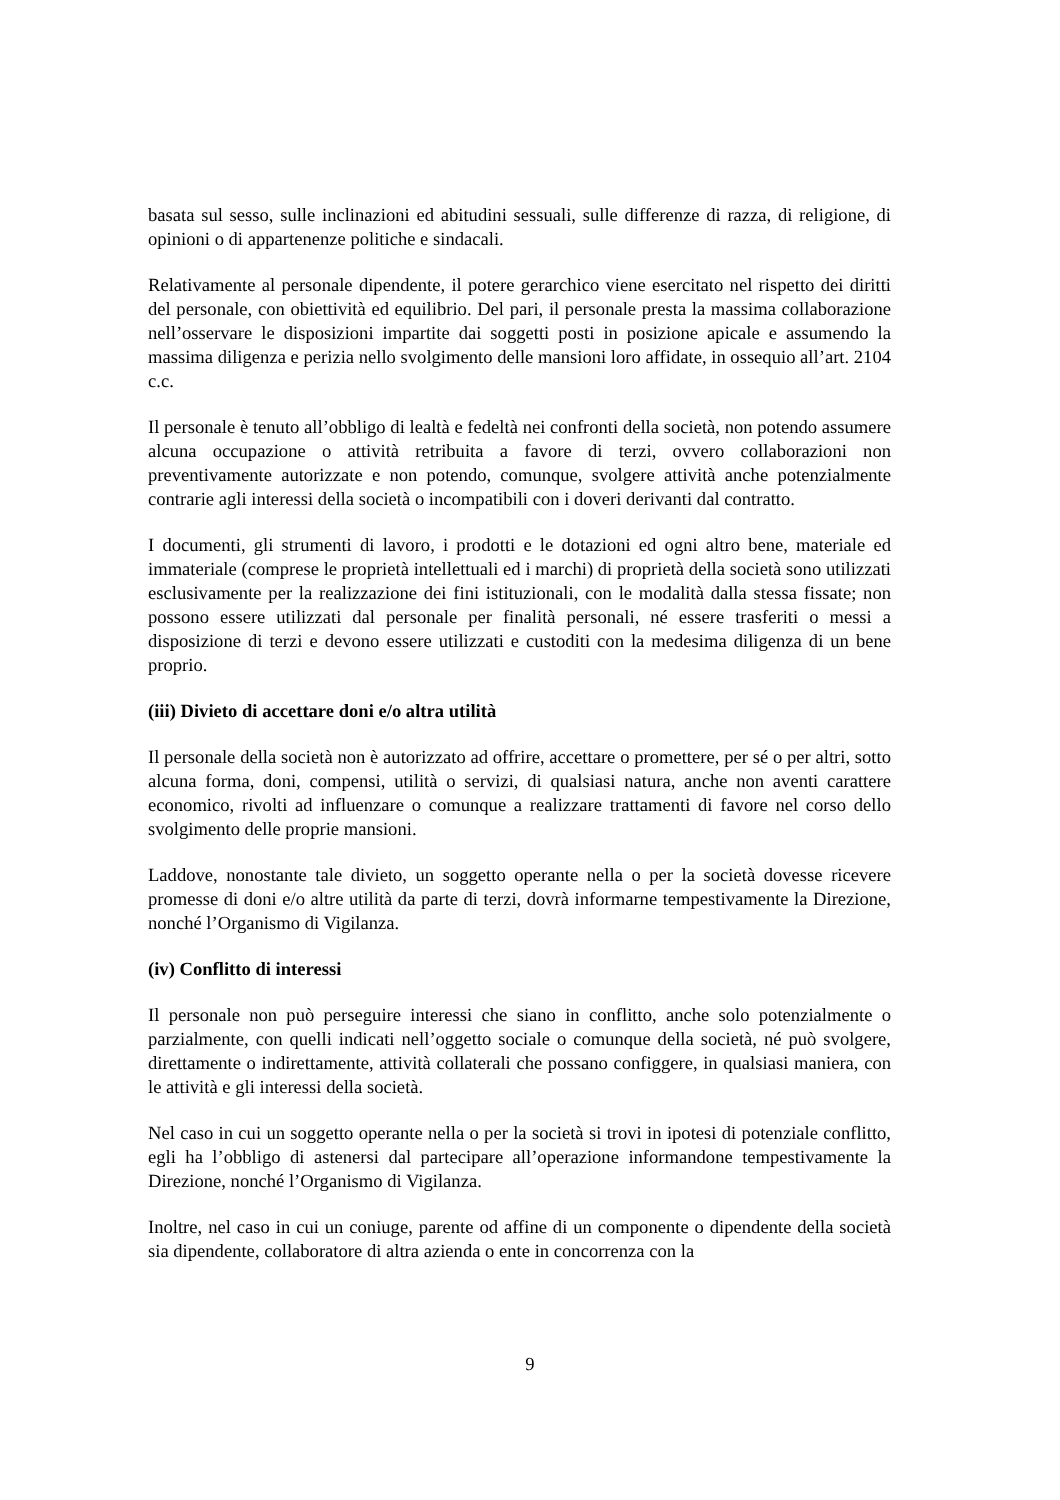basata sul sesso, sulle inclinazioni ed abitudini sessuali, sulle differenze di razza, di religione, di opinioni o di appartenenze politiche e sindacali.
Relativamente al personale dipendente, il potere gerarchico viene esercitato nel rispetto dei diritti del personale, con obiettività ed equilibrio. Del pari, il personale presta la massima collaborazione nell’osservare le disposizioni impartite dai soggetti posti in posizione apicale e assumendo la massima diligenza e perizia nello svolgimento delle mansioni loro affidate, in ossequio all’art. 2104 c.c.
Il personale è tenuto all’obbligo di lealtà e fedeltà nei confronti della società, non potendo assumere alcuna occupazione o attività retribuita a favore di terzi, ovvero collaborazioni non preventivamente autorizzate e non potendo, comunque, svolgere attività anche potenzialmente contrarie agli interessi della società o incompatibili con i doveri derivanti dal contratto.
I documenti, gli strumenti di lavoro, i prodotti e le dotazioni ed ogni altro bene, materiale ed immateriale (comprese le proprietà intellettuali ed i marchi) di proprietà della società sono utilizzati esclusivamente per la realizzazione dei fini istituzionali, con le modalità dalla stessa fissate; non possono essere utilizzati dal personale per finalità personali, né essere trasferiti o messi a disposizione di terzi e devono essere utilizzati e custoditi con la medesima diligenza di un bene proprio.
(iii) Divieto di accettare doni e/o altra utilità
Il personale della società non è autorizzato ad offrire, accettare o promettere, per sé o per altri, sotto alcuna forma, doni, compensi, utilità o servizi, di qualsiasi natura, anche non aventi carattere economico, rivolti ad influenzare o comunque a realizzare trattamenti di favore nel corso dello svolgimento delle proprie mansioni.
Laddove, nonostante tale divieto, un soggetto operante nella o per la società dovesse ricevere promesse di doni e/o altre utilità da parte di terzi, dovrà informarne tempestivamente la Direzione, nonché l’Organismo di Vigilanza.
(iv) Conflitto di interessi
Il personale non può perseguire interessi che siano in conflitto, anche solo potenzialmente o parzialmente, con quelli indicati nell’oggetto sociale o comunque della società, né può svolgere, direttamente o indirettamente, attività collaterali che possano configgere, in qualsiasi maniera, con le attività e gli interessi della società.
Nel caso in cui un soggetto operante nella o per la società si trovi in ipotesi di potenziale conflitto, egli ha l’obbligo di astenersi dal partecipare all’operazione informandone tempestivamente la Direzione, nonché l’Organismo di Vigilanza.
Inoltre, nel caso in cui un coniuge, parente od affine di un componente o dipendente della società sia dipendente, collaboratore di altra azienda o ente in concorrenza con la
9